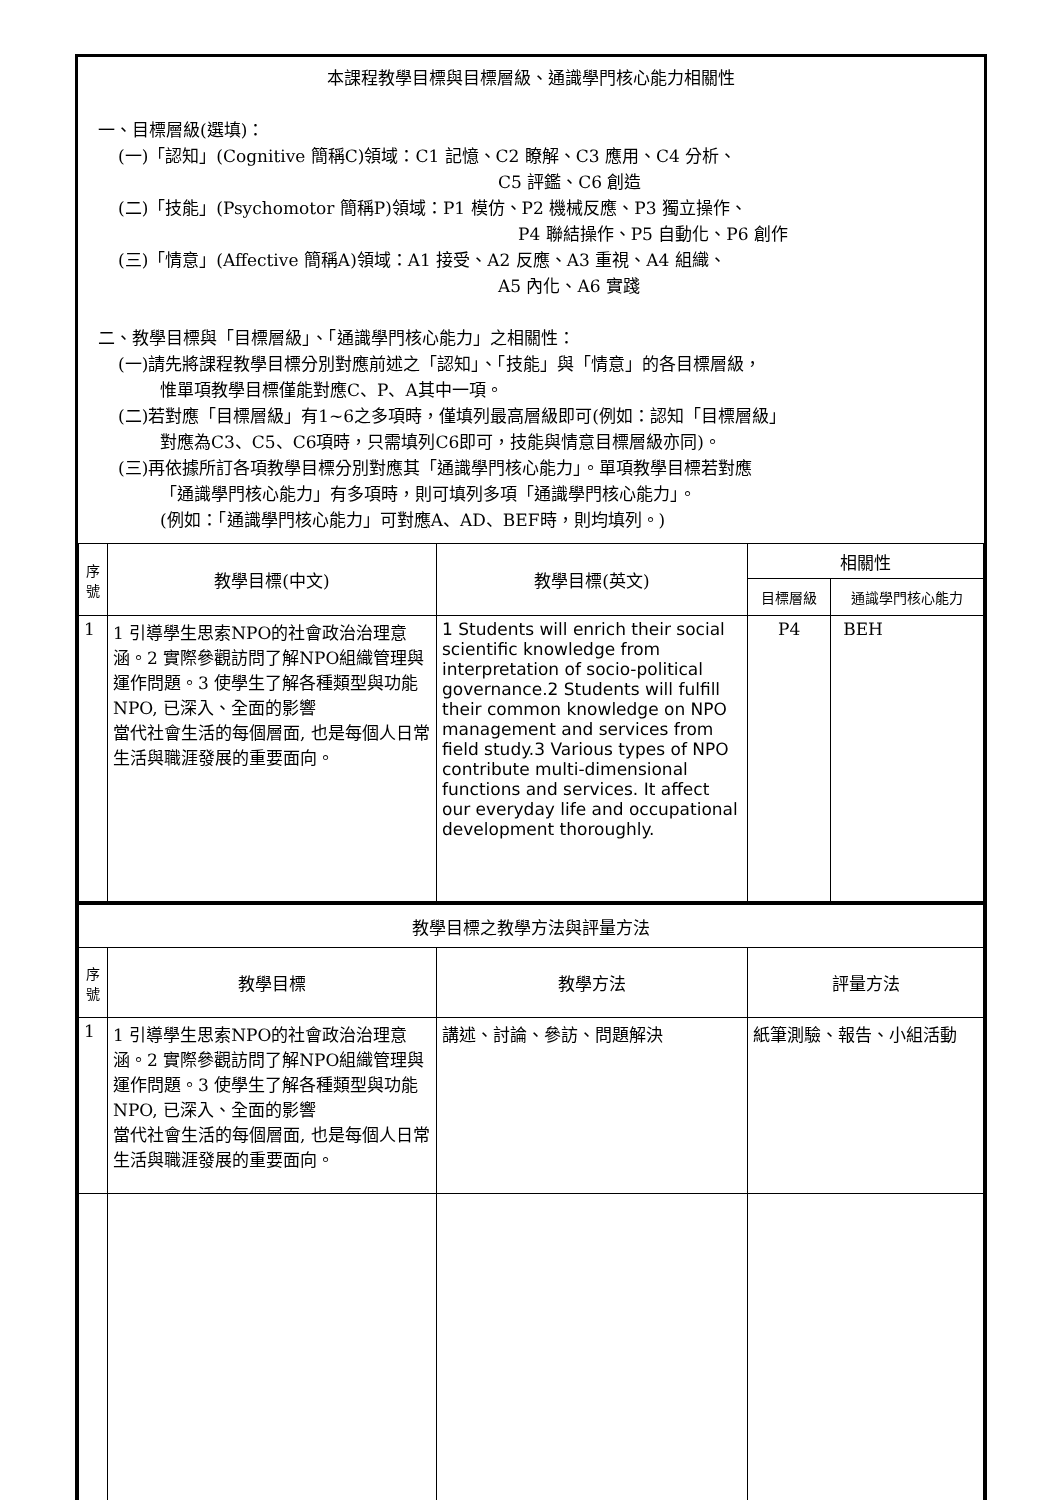本課程教學目標與目標層級、通識學門核心能力相關性
一、目標層級(選填)：
(一)「認知」(Cognitive 簡稱C)領域：C1 記憶、C2 瞭解、C3 應用、C4 分析、
C5 評鑑、C6 創造
(二)「技能」(Psychomotor 簡稱P)領域：P1 模仿、P2 機械反應、P3 獨立操作、
P4 聯結操作、P5 自動化、P6 創作
(三)「情意」(Affective 簡稱A)領域：A1 接受、A2 反應、A3 重視、A4 組織、
A5 內化、A6 實踐
二、教學目標與「目標層級」、「通識學門核心能力」之相關性：
(一)請先將課程教學目標分別對應前述之「認知」、「技能」與「情意」的各目標層級，
惟單項教學目標僅能對應C、P、A其中一項。
(二)若對應「目標層級」有1~6之多項時，僅填列最高層級即可(例如：認知「目標層級」
對應為C3、C5、C6項時，只需填列C6即可，技能與情意目標層級亦同)。
(三)再依據所訂各項教學目標分別對應其「通識學門核心能力」。單項教學目標若對應
「通識學門核心能力」有多項時，則可填列多項「通識學門核心能力」。
(例如：「通識學門核心能力」可對應A、AD、BEF時，則均填列。)
| 序號 | 教學目標(中文) | 教學目標(英文) | 相關性 | |
| --- | --- | --- | --- | --- |
| | | | 目標層級 | 通識學門核心能力 |
| 1 | 1 引導學生思索NPO的社會政治治理意涵。2 實際參觀訪問了解NPO組織管理與運作問題。3 使學生了解各種類型與功能NPO, 已深入、全面的影響 當代社會生活的每個層面, 也是每個人日常生活與職涯發展的重要面向。 | 1 Students will enrich their social scientific knowledge from interpretation of socio-political governance.2 Students will fulfill their common knowledge on NPO management and services from field study.3 Various types of NPO contribute multi-dimensional functions and services. It affect our everyday life and occupational development thoroughly. | P4 | BEH |
| 教學目標之教學方法與評量方法 | | | |
| --- | --- | --- | --- |
| 序號 | 教學目標 | 教學方法 | 評量方法 |
| 1 | 1 引導學生思索NPO的社會政治治理意涵。2 實際參觀訪問了解NPO組織管理與運作問題。3 使學生了解各種類型與功能NPO, 已深入、全面的影響 當代社會生活的每個層面, 也是每個人日常生活與職涯發展的重要面向。 | 講述、討論、參訪、問題解決 | 紙筆測驗、報告、小組活動 |